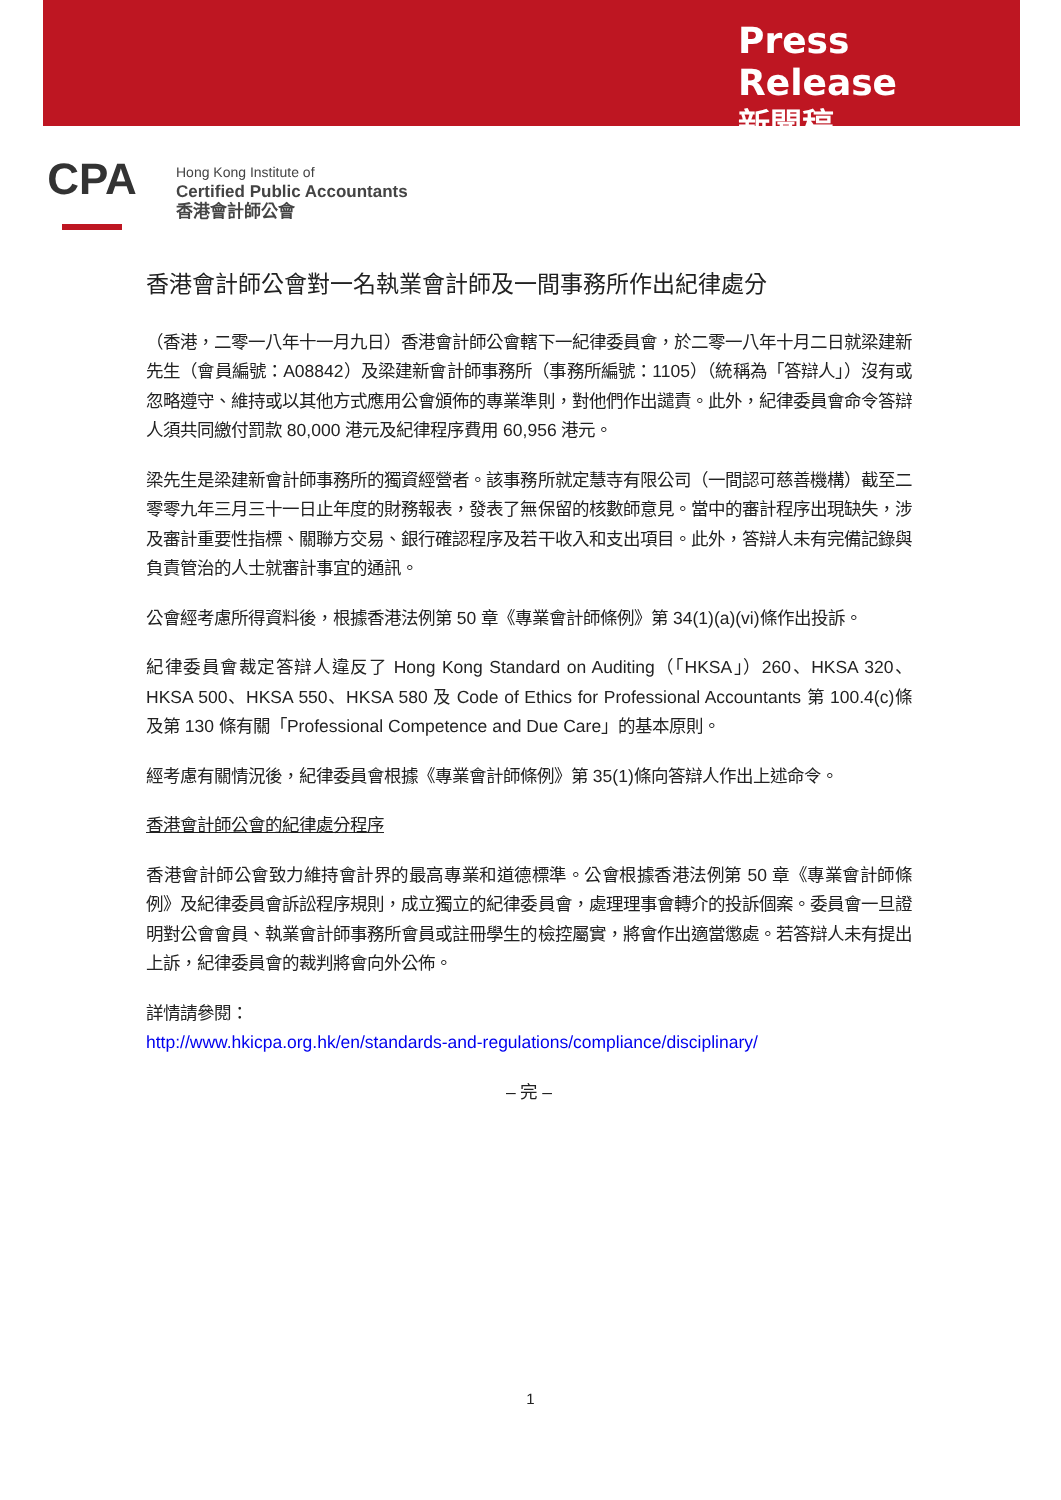Press Release
新聞稿
CPA
Hong Kong Institute of
Certified Public Accountants
香港會計師公會
香港會計師公會對一名執業會計師及一間事務所作出紀律處分
（香港，二零一八年十一月九日）香港會計師公會轄下一紀律委員會，於二零一八年十月二日就梁建新先生（會員編號：A08842）及梁建新會計師事務所（事務所編號：1105）（統稱為「答辯人」）沒有或忽略遵守、維持或以其他方式應用公會頒佈的專業準則，對他們作出譴責。此外，紀律委員會命令答辯人須共同繳付罰款 80,000 港元及紀律程序費用 60,956 港元。
梁先生是梁建新會計師事務所的獨資經營者。該事務所就定慧寺有限公司（一間認可慈善機構）截至二零零九年三月三十一日止年度的財務報表，發表了無保留的核數師意見。當中的審計程序出現缺失，涉及審計重要性指標、關聯方交易、銀行確認程序及若干收入和支出項目。此外，答辯人未有完備記錄與負責管治的人士就審計事宜的通訊。
公會經考慮所得資料後，根據香港法例第 50 章《專業會計師條例》第 34(1)(a)(vi)條作出投訴。
紀律委員會裁定答辯人違反了 Hong Kong Standard on Auditing（「HKSA」）260、HKSA 320、HKSA 500、HKSA 550、HKSA 580 及 Code of Ethics for Professional Accountants 第 100.4(c)條及第 130 條有關「Professional Competence and Due Care」的基本原則。
經考慮有關情況後，紀律委員會根據《專業會計師條例》第 35(1)條向答辯人作出上述命令。
香港會計師公會的紀律處分程序
香港會計師公會致力維持會計界的最高專業和道德標準。公會根據香港法例第 50 章《專業會計師條例》及紀律委員會訴訟程序規則，成立獨立的紀律委員會，處理理事會轉介的投訴個案。委員會一旦證明對公會會員、執業會計師事務所會員或註冊學生的檢控屬實，將會作出適當懲處。若答辯人未有提出上訴，紀律委員會的裁判將會向外公佈。
詳情請參閱：
http://www.hkicpa.org.hk/en/standards-and-regulations/compliance/disciplinary/
– 完 –
1